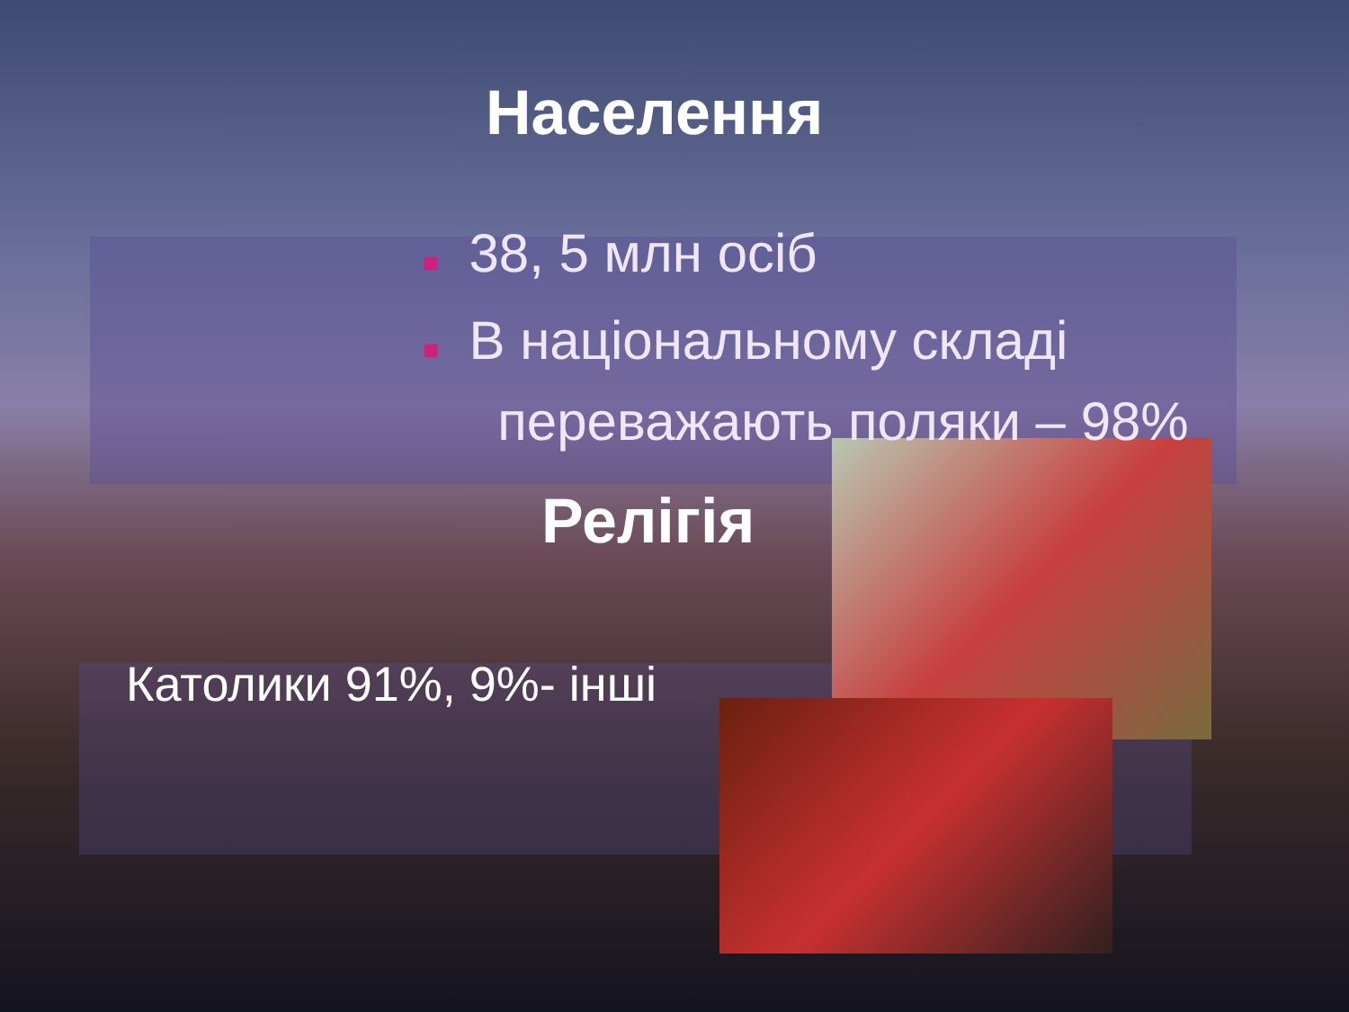Населення
■ 38, 5 млн осіб
■ В національному складі
переважають поляки – 98%
Релігія
Католики 91%, 9%- інші